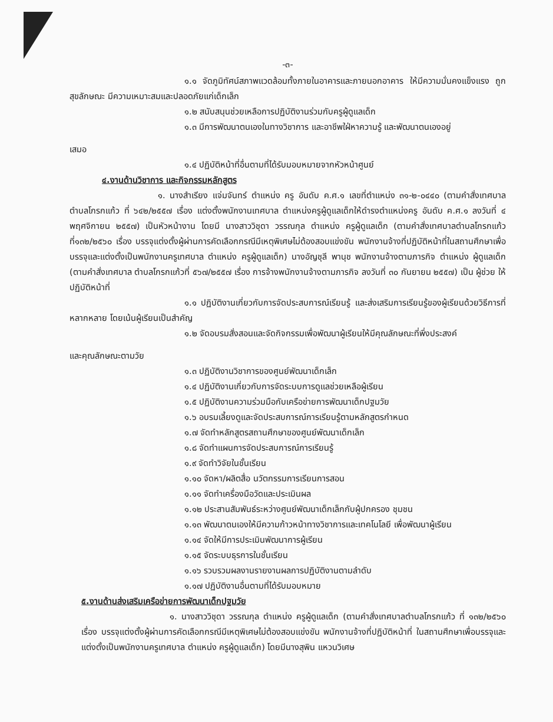-๓-
๑.๑ จัดภูมิทัศน์สภาพแวดล้อมทั้งภายในอาคารและภายนอกอาคาร ให้มีความมั่นคงแข็งแรง ถูกสุขลักษณะ มีความเหมาะสมและปลอดภัยแก่เด็กเล็ก
๑.๒ สนับสนุนช่วยเหลือการปฏิบัติงานร่วมกับครูผู้ดูแลเด็ก
๑.๓ มีการพัฒนาตนเองในทางวิชาการ และอาชีพใฝ่หาความรู้ และพัฒนาตนเองอยู่
เสมอ
๑.๔ ปฏิบัติหน้าที่อื่นตามที่ได้รับมอบหมายจากหัวหน้าศูนย์
๔.งานด้านวิชาการ และกิจกรรมหลักสูตร
๑. นางสำเรียง แจ่มจันทร์ ตำแหน่ง ครู อันดับ ค.ศ.๑ เลขที่ตำแหน่ง ๓๑-๒-๐๔๔๐ (ตามคำสั่งเทศบาลตำบลโกรกแก้ว ที่ ๖๔๒/๒๕๕๗ เรื่อง แต่งตั้งพนักงานเทศบาล ตำแหน่งครูผู้ดูแลเด็กให้ดำรงตำแหน่งครู อันดับ ค.ศ.๑ ลงวันที่ ๔ พฤศจิกายน ๒๕๕๗) เป็นหัวหน้างาน โดยมี นางสาววิชุดา วรรณกุล ตำแหน่ง ครูผู้ดูแลเด็ก (ตามคำสั่งเทศบาลตำบลโกรกแก้ว ที่๑๓๒/๒๕๖๐ เรื่อง บรรจุแต่งตั้งผู้ผ่านการคัดเลือกกรณีมีเหตุพิเศษไม่ต้องสอบแข่งขัน พนักงานจ้างที่ปฏิบัติหน้าที่ในสถานศึกษาเพื่อบรรจุและแต่งตั้งเป็นพนักงานครูเทศบาล ตำแหน่ง ครูผู้ดูแลเด็ก) นางอัญชุลี พานุช พนักงานจ้างตามภารกิจ ตำแหน่ง ผู้ดูแลเด็ก (ตามคำสั่งเทศบาล ตำบลโกรกแก้วที่ ๕๖๗/๒๕๕๗ เรื่อง การจ้างพนักงานจ้างตามภารกิจ ลงวันที่ ๓๐ กันยายน ๒๕๕๗) เป็น ผู้ช่วย ให้ปฏิบัติหน้าที่
๑.๑ ปฏิบัติงานเกี่ยวกับการจัดประสบการณ์เรียนรู้ และส่งเสริมการเรียนรู้ของผู้เรียนด้วยวิธีการที่หลากหลาย โดยเน้นผู้เรียนเป็นสำคัญ
๑.๒ จัดอบรมสั่งสอนและจัดกิจกรรมเพื่อพัฒนาผู้เรียนให้มีคุณลักษณะที่พึ่งประสงค์
และคุณลักษณะตามวัย
๑.๓ ปฏิบัติงานวิชาการของศูนย์พัฒนาเด็กเล็ก
๑.๔ ปฏิบัติงานเกี่ยวกับการจัดระบบการดูแลช่วยเหลือผู้เรียน
๑.๕ ปฏิบัติงานความร่วมมือกับเครือข่ายการพัฒนาเด็กปฐมวัย
๑.๖ อบรมเลี้ยงดูและจัดประสบการณ์การเรียนรู้ตามหลักสูตรกำหนด
๑.๗ จัดทำหลักสูตรสถานศึกษาของศูนย์พัฒนาเด็กเล็ก
๑.๘ จัดทำแผนการจัดประสบการณ์การเรียนรู้
๑.๙ จัดทำวิจัยในชั้นเรียน
๑.๑๐ จัดหา/ผลิตสื่อ นวัตกรรมการเรียนการสอน
๑.๑๑ จัดทำเครื่องมือวัดและประเมินผล
๑.๑๒ ประสานสัมพันธ์ระหว่างศูนย์พัฒนาเด็กเล็กกับผู้ปกครอง ชุมชน
๑.๑๓ พัฒนาตนเองให้มีความก้าวหน้าทางวิชาการและเทคโนโลยี เพื่อพัฒนาผู้เรียน
๑.๑๔ จัดให้มีการประเมินพัฒนาการผู้เรียน
๑.๑๕ จัดระบบธุรการในชั้นเรียน
๑.๑๖ รวบรวมผลงานรายงานผลการปฏิบัติงานตามลำดับ
๑.๑๗ ปฏิบัติงานอื่นตามที่ได้รับมอบหมาย
๕.งานด้านส่งเสริมเครือข่ายการพัฒนาเด็กปฐมวัย
๑. นางสาววิชุดา วรรณกุล ตำแหน่ง ครูผู้ดูแลเด็ก (ตามคำสั่งเทศบาลตำบลโกรกแก้ว ที่ ๑๓๒/๒๕๖๐ เรื่อง บรรจุแต่งตั้งผู้ผ่านการคัดเลือกกรณีมีเหตุพิเศษไม่ต้องสอบแข่งขัน พนักงานจ้างที่ปฏิบัติหน้าที่ ในสถานศึกษาเพื่อบรรจุและแต่งตั้งเป็นพนักงานครูเทศบาล ตำแหน่ง ครูผู้ดูแลเด็ก) โดยมีนางสุพิน แหวนวิเศษ